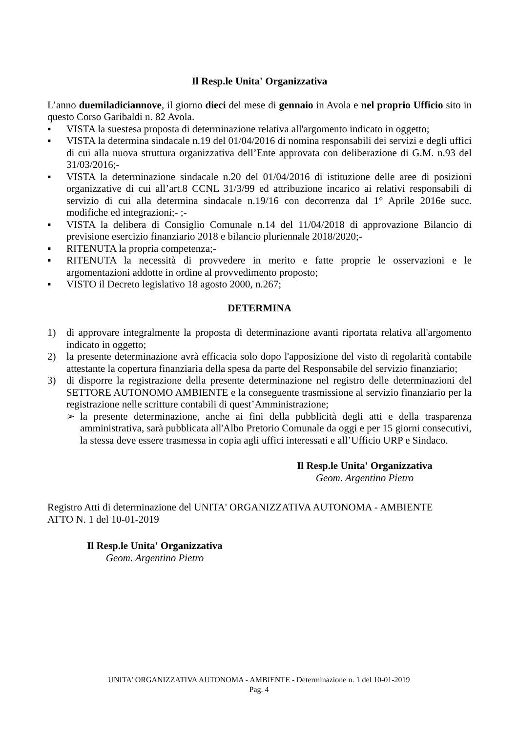Il Resp.le Unita' Organizzativa
L’anno duemiladiciannove, il giorno dieci del mese di gennaio in Avola e nel proprio Ufficio sito in questo Corso Garibaldi n. 82 Avola.
▪ VISTA la suestesa proposta di determinazione relativa all'argomento indicato in oggetto;
▪ VISTA la determina sindacale n.19 del 01/04/2016 di nomina responsabili dei servizi e degli uffici di cui alla nuova struttura organizzativa dell’Ente approvata con deliberazione di G.M. n.93 del 31/03/2016;-
▪ VISTA la determinazione sindacale n.20 del 01/04/2016 di istituzione delle aree di posizioni organizzative di cui all’art.8 CCNL 31/3/99 ed attribuzione incarico ai relativi responsabili di servizio di cui alla determina sindacale n.19/16 con decorrenza dal 1° Aprile 2016e succ. modifiche ed integrazioni;- ;-
▪ VISTA la delibera di Consiglio Comunale n.14 del 11/04/2018 di approvazione Bilancio di previsione esercizio finanziario 2018 e bilancio pluriennale 2018/2020;-
▪ RITENUTA la propria competenza;-
▪ RITENUTA la necessità di provvedere in merito e fatte proprie le osservazioni e le argomentazioni addotte in ordine al provvedimento proposto;
▪ VISTO il Decreto legislativo 18 agosto 2000, n.267;
DETERMINA
1) di approvare integralmente la proposta di determinazione avanti riportata relativa all'argomento indicato in oggetto;
2) la presente determinazione avrà efficacia solo dopo l'apposizione del visto di regolarità contabile attestante la copertura finanziaria della spesa da parte del Responsabile del servizio finanziario;
3) di disporre la registrazione della presente determinazione nel registro delle determinazioni del SETTORE AUTONOMO AMBIENTE e la conseguente trasmissione al servizio finanziario per la registrazione nelle scritture contabili di quest’Amministrazione;
➢ la presente determinazione, anche ai fini della pubblicità degli atti e della trasparenza amministrativa, sarà pubblicata all'Albo Pretorio Comunale da oggi e per 15 giorni consecutivi, la stessa deve essere trasmessa in copia agli uffici interessati e all’Ufficio URP e Sindaco.
Il Resp.le Unita' Organizzativa
Geom. Argentino Pietro
Registro Atti di determinazione del UNITA' ORGANIZZATIVA AUTONOMA - AMBIENTE
ATTO N. 1 del 10-01-2019
Il Resp.le Unita' Organizzativa
Geom. Argentino Pietro
UNITA' ORGANIZZATIVA AUTONOMA - AMBIENTE - Determinazione n. 1 del 10-01-2019
Pag. 4